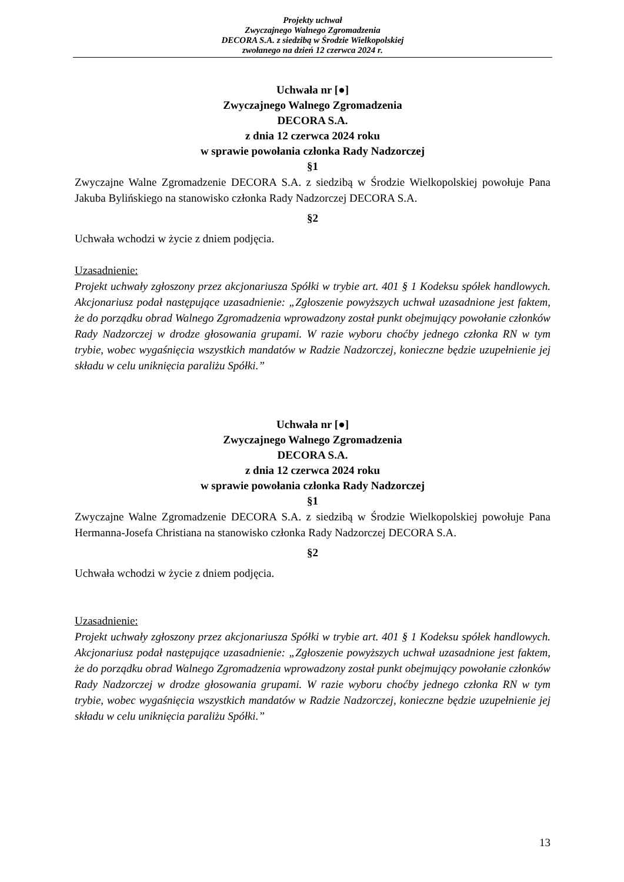Projekty uchwał
Zwyczajnego Walnego Zgromadzenia
DECORA S.A. z siedzibą w Środzie Wielkopolskiej
zwołanego na dzień 12 czerwca 2024 r.
Uchwała nr [●]
Zwyczajnego Walnego Zgromadzenia
DECORA S.A.
z dnia 12 czerwca 2024 roku
w sprawie powołania członka Rady Nadzorczej
§1
Zwyczajne Walne Zgromadzenie DECORA S.A. z siedzibą w Środzie Wielkopolskiej powołuje Pana Jakuba Bylińskiego na stanowisko członka Rady Nadzorczej DECORA S.A.
§2
Uchwała wchodzi w życie z dniem podjęcia.
Uzasadnienie:
Projekt uchwały zgłoszony przez akcjonariusza Spółki w trybie art. 401 § 1 Kodeksu spółek handlowych. Akcjonariusz podał następujące uzasadnienie: „Zgłoszenie powyższych uchwał uzasadnione jest faktem, że do porządku obrad Walnego Zgromadzenia wprowadzony został punkt obejmujący powołanie członków Rady Nadzorczej w drodze głosowania grupami. W razie wyboru choćby jednego członka RN w tym trybie, wobec wygaśnięcia wszystkich mandatów w Radzie Nadzorczej, konieczne będzie uzupełnienie jej składu w celu uniknięcia paraliżu Spółki.”
Uchwała nr [●]
Zwyczajnego Walnego Zgromadzenia
DECORA S.A.
z dnia 12 czerwca 2024 roku
w sprawie powołania członka Rady Nadzorczej
§1
Zwyczajne Walne Zgromadzenie DECORA S.A. z siedzibą w Środzie Wielkopolskiej powołuje Pana Hermanna-Josefa Christiana na stanowisko członka Rady Nadzorczej DECORA S.A.
§2
Uchwała wchodzi w życie z dniem podjęcia.
Uzasadnienie:
Projekt uchwały zgłoszony przez akcjonariusza Spółki w trybie art. 401 § 1 Kodeksu spółek handlowych. Akcjonariusz podał następujące uzasadnienie: „Zgłoszenie powyższych uchwał uzasadnione jest faktem, że do porządku obrad Walnego Zgromadzenia wprowadzony został punkt obejmujący powołanie członków Rady Nadzorczej w drodze głosowania grupami. W razie wyboru choćby jednego członka RN w tym trybie, wobec wygaśnięcia wszystkich mandatów w Radzie Nadzorczej, konieczne będzie uzupełnienie jej składu w celu uniknięcia paraliżu Spółki.”
13